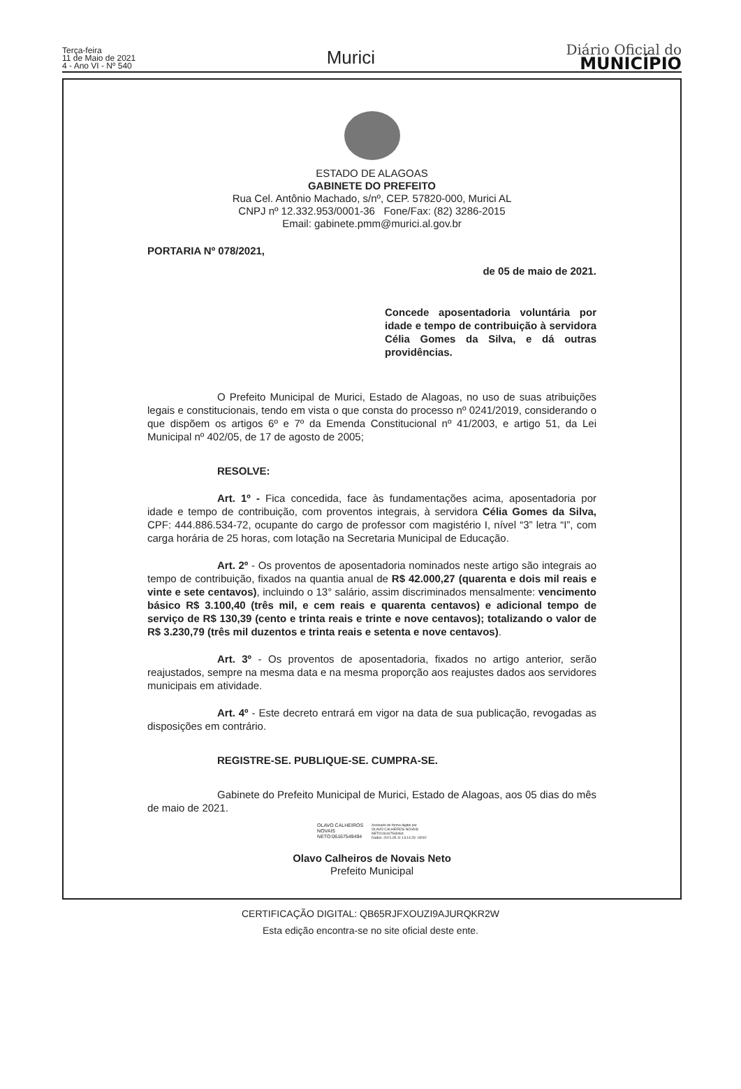Terça-feira
11 de Maio de 2021
4 - Ano VI - Nº 540
Murici
Diário Oficial do
MUNICÍPIO
ESTADO DE ALAGOAS
GABINETE DO PREFEITO
Rua Cel. Antônio Machado, s/nº, CEP. 57820-000, Murici AL
CNPJ nº 12.332.953/0001-36 Fone/Fax: (82) 3286-2015
Email: gabinete.pmm@murici.al.gov.br
PORTARIA Nº 078/2021,
de 05 de maio de 2021.
Concede aposentadoria voluntária por idade e tempo de contribuição à servidora Célia Gomes da Silva, e dá outras providências.
O Prefeito Municipal de Murici, Estado de Alagoas, no uso de suas atribuições legais e constitucionais, tendo em vista o que consta do processo nº 0241/2019, considerando o que dispõem os artigos 6º e 7º da Emenda Constitucional nº 41/2003, e artigo 51, da Lei Municipal nº 402/05, de 17 de agosto de 2005;
RESOLVE:
Art. 1º - Fica concedida, face às fundamentações acima, aposentadoria por idade e tempo de contribuição, com proventos integrais, à servidora Célia Gomes da Silva, CPF: 444.886.534-72, ocupante do cargo de professor com magistério I, nível “3” letra “I”, com carga horária de 25 horas, com lotação na Secretaria Municipal de Educação.
Art. 2º - Os proventos de aposentadoria nominados neste artigo são integrais ao tempo de contribuição, fixados na quantia anual de R$ 42.000,27 (quarenta e dois mil reais e vinte e sete centavos), incluindo o 13° salário, assim discriminados mensalmente: vencimento básico R$ 3.100,40 (três mil, e cem reais e quarenta centavos) e adicional tempo de serviço de R$ 130,39 (cento e trinta reais e trinte e nove centavos); totalizando o valor de R$ 3.230,79 (três mil duzentos e trinta reais e setenta e nove centavos).
Art. 3º - Os proventos de aposentadoria, fixados no artigo anterior, serão reajustados, sempre na mesma data e na mesma proporção aos reajustes dados aos servidores municipais em atividade.
Art. 4º - Este decreto entrará em vigor na data de sua publicação, revogadas as disposições em contrário.
REGISTRE-SE. PUBLIQUE-SE. CUMPRA-SE.
Gabinete do Prefeito Municipal de Murici, Estado de Alagoas, aos 05 dias do mês de maio de 2021.
OLAVO CALHEIROS
NOVAIS
NETO:06167549494
Assinado de forma digital por
OLAVO CALHEIROS NOVAIS
NETO:06167549494
Dados: 2021.05.11 13:14:29 -03'00'
Olavo Calheiros de Novais Neto
Prefeito Municipal
CERTIFICAÇÃO DIGITAL: QB65RJFXOUZI9AJURQKR2W
Esta edição encontra-se no site oficial deste ente.